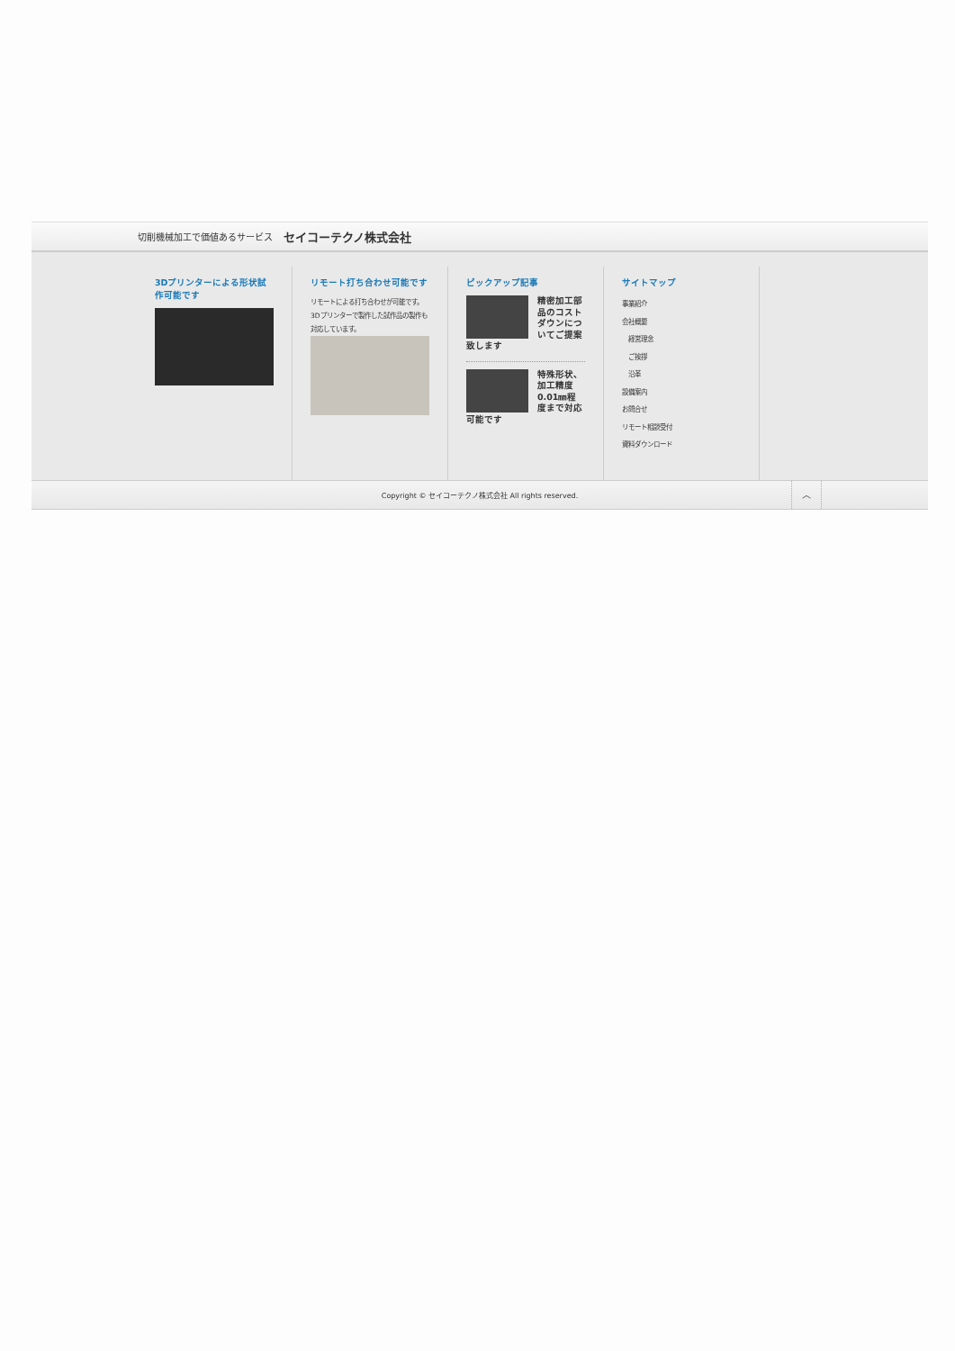切削機械加工で価値あるサービス セイコーテクノ株式会社
3Dプリンターによる形状試作可能です
リモート打ち合わせ可能です
リモートによる打ち合わせが可能です。3Dプリンターで製作した試作品の製作も対応しています。
ピックアップ記事
精密加工部品のコストダウンについてご提案致します
特殊形状、加工精度0.01㎜程度まで対応可能です
サイトマップ
事業紹介
会社概要
経営理念
ご挨拶
沿革
設備案内
お問合せ
リモート相談受付
資料ダウンロード
Copyright © セイコーテクノ株式会社 All rights reserved.
︿